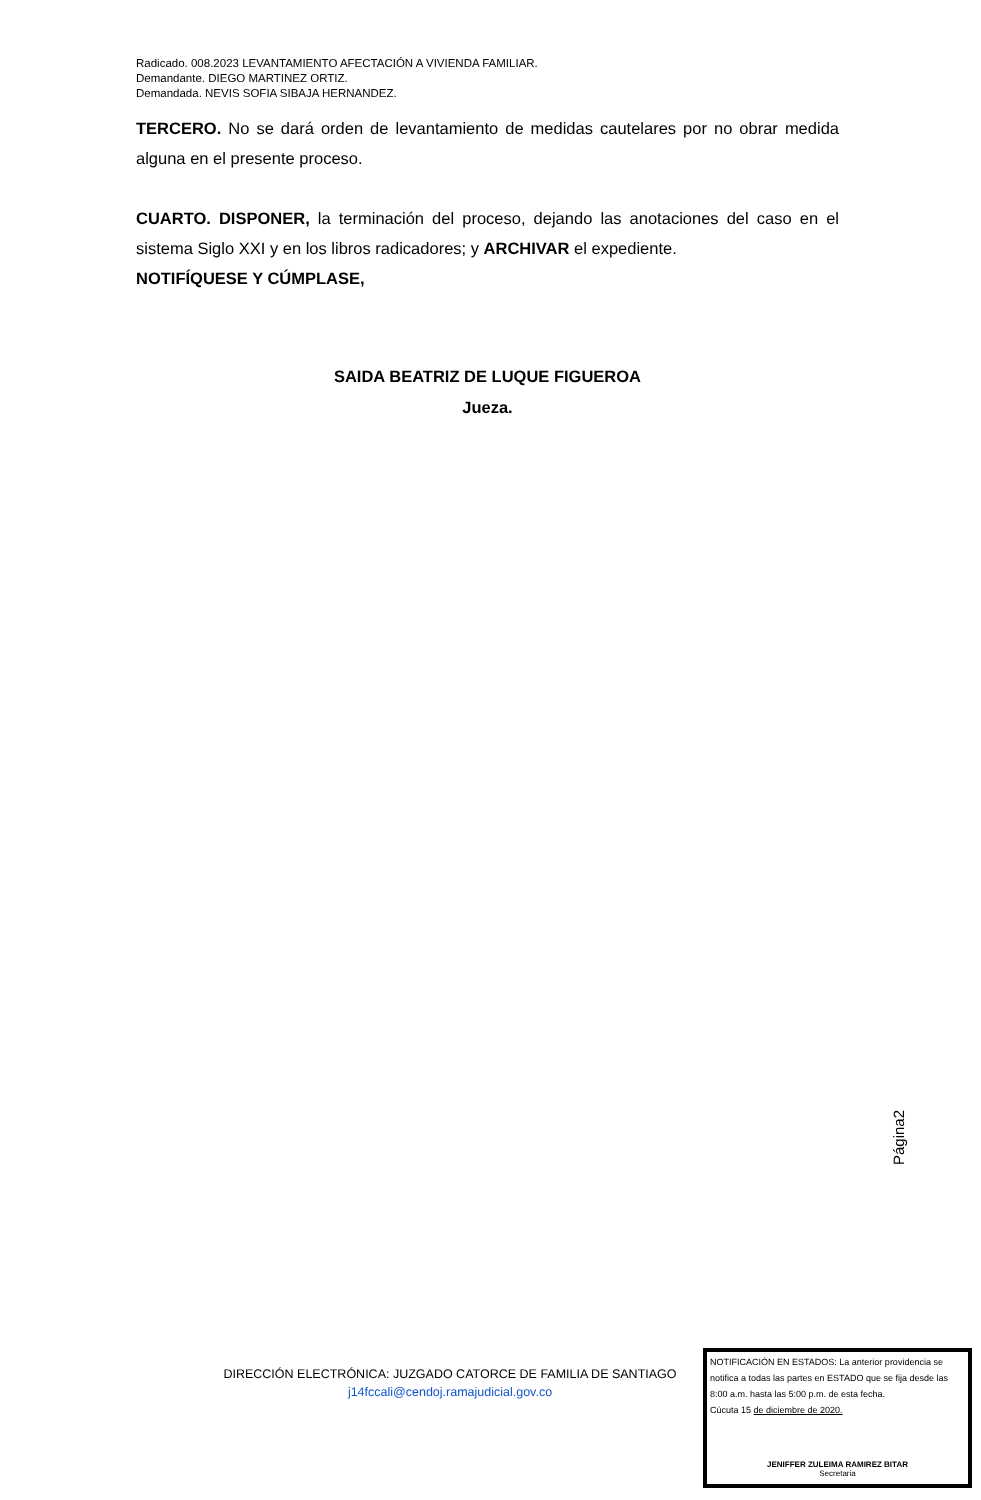Radicado. 008.2023 LEVANTAMIENTO AFECTACIÓN A VIVIENDA FAMILIAR.
Demandante. DIEGO MARTINEZ ORTIZ.
Demandada. NEVIS SOFIA SIBAJA HERNANDEZ.
TERCERO. No se dará orden de levantamiento de medidas cautelares por no obrar medida alguna en el presente proceso.
CUARTO. DISPONER, la terminación del proceso, dejando las anotaciones del caso en el sistema Siglo XXI y en los libros radicadores; y ARCHIVAR el expediente.
NOTIFÍQUESE Y CÚMPLASE,
SAIDA BEATRIZ DE LUQUE FIGUEROA
Jueza.
Página2
DIRECCIÓN ELECTRÓNICA: JUZGADO CATORCE DE FAMILIA DE SANTIAGO
j14fccali@cendoj.ramajudicial.gov.co
NOTIFICACIÓN EN ESTADOS: La anterior providencia se notifica a todas las partes en ESTADO que se fija desde las 8:00 a.m. hasta las 5:00 p.m. de esta fecha.
Cúcuta 15 de diciembre de 2020.
JENIFFER ZULEIMA RAMIREZ BITAR
Secretaria